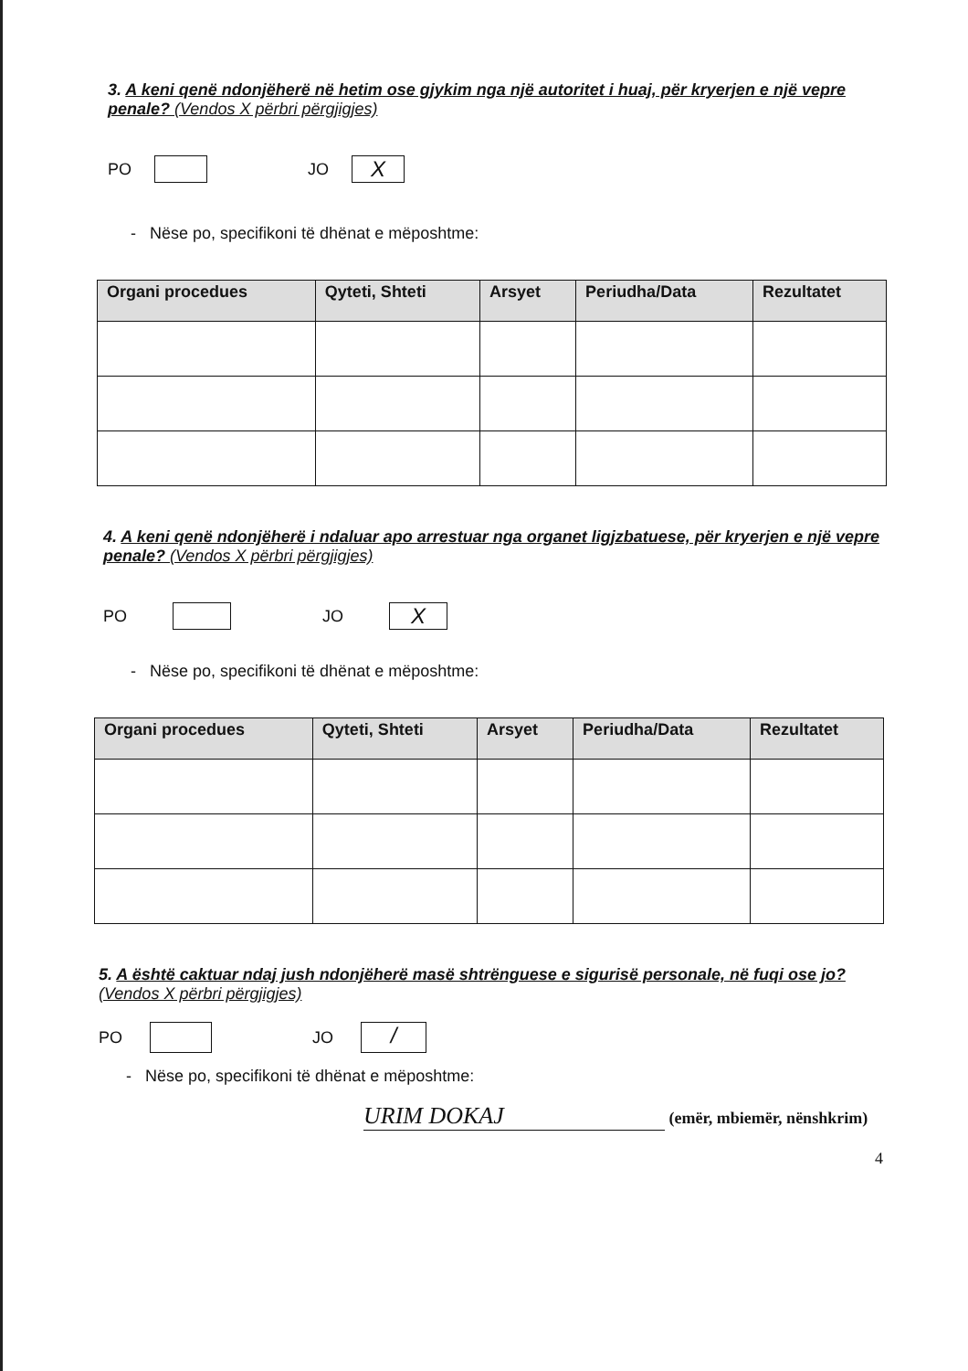3. A keni qenë ndonjëherë në hetim ose gjykim nga një autoritet i huaj, për kryerjen e një vepre penale? (Vendos X përbri përgjigjes)
PO JO X
- Nëse po, specifikoni të dhënat e mëposhtme:
| Organi procedues | Qyteti, Shteti | Arsyet | Periudha/Data | Rezultatet |
| --- | --- | --- | --- | --- |
4. A keni qenë ndonjëherë i ndaluar apo arrestuar nga organet ligjzbatuese, për kryerjen e një vepre penale? (Vendos X përbri përgjigjes)
PO JO X
- Nëse po, specifikoni të dhënat e mëposhtme:
| Organi procedues | Qyteti, Shteti | Arsyet | Periudha/Data | Rezultatet |
| --- | --- | --- | --- | --- |
5. A është caktuar ndaj jush ndonjëherë masë shtrënguese e sigurisë personale, në fuqi ose jo? (Vendos X përbri përgjigjes)
PO JO /
- Nëse po, specifikoni të dhënat e mëposhtme:
URIM DOKAJ (emër, mbiemër, nënshkrim)
4